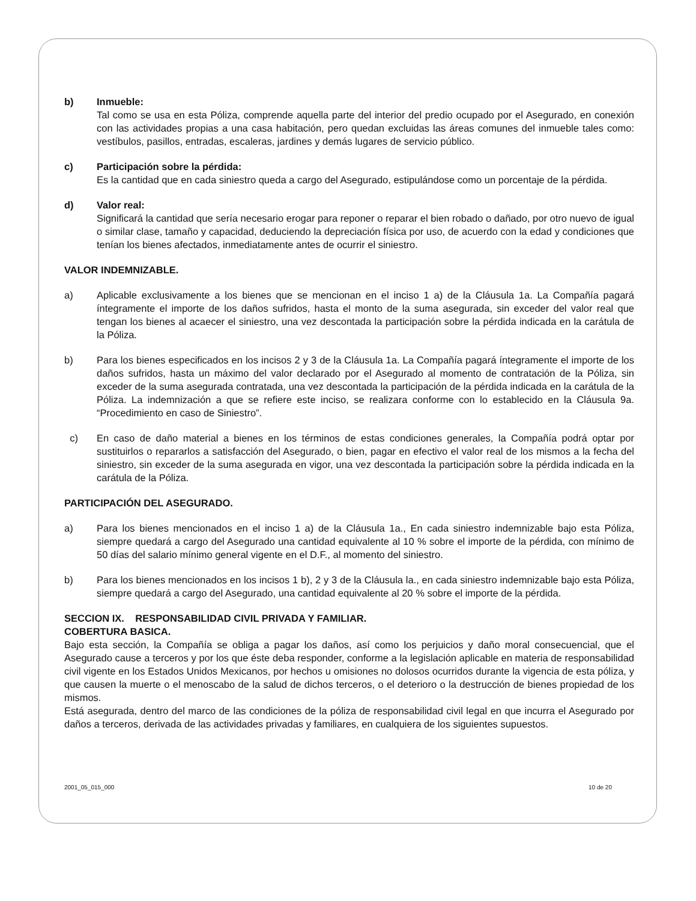b) Inmueble:
Tal como se usa en esta Póliza, comprende aquella parte del interior del predio ocupado por el Asegurado, en conexión con las actividades propias a una casa habitación, pero quedan excluidas las áreas comunes del inmueble tales como: vestíbulos, pasillos, entradas, escaleras, jardines y demás lugares de servicio público.
c) Participación sobre la pérdida:
Es la cantidad que en cada siniestro queda a cargo del Asegurado, estipulándose como un porcentaje de la pérdida.
d) Valor real:
Significará la cantidad que sería necesario erogar para reponer o reparar el bien robado o dañado, por otro nuevo de igual o similar clase, tamaño y capacidad, deduciendo la depreciación física por uso, de acuerdo con la edad y condiciones que tenían los bienes afectados, inmediatamente antes de ocurrir el siniestro.
VALOR INDEMNIZABLE.
a) Aplicable exclusivamente a los bienes que se mencionan en el inciso 1 a) de la Cláusula 1a. La Compañía pagará íntegramente el importe de los daños sufridos, hasta el monto de la suma asegurada, sin exceder del valor real que tengan los bienes al acaecer el siniestro, una vez descontada la participación sobre la pérdida indicada en la carátula de la Póliza.
b) Para los bienes especificados en los incisos 2 y 3 de la Cláusula 1a. La Compañía pagará íntegramente el importe de los daños sufridos, hasta un máximo del valor declarado por el Asegurado al momento de contratación de la Póliza, sin exceder de la suma asegurada contratada, una vez descontada la participación de la pérdida indicada en la carátula de la Póliza. La indemnización a que se refiere este inciso, se realizara conforme con lo establecido en la Cláusula 9a. “Procedimiento en caso de Siniestro”.
c) En caso de daño material a bienes en los términos de estas condiciones generales, la Compañía podrá optar por sustituirlos o repararlos a satisfacción del Asegurado, o bien, pagar en efectivo el valor real de los mismos a la fecha del siniestro, sin exceder de la suma asegurada en vigor, una vez descontada la participación sobre la pérdida indicada en la carátula de la Póliza.
PARTICIPACIÓN DEL ASEGURADO.
a) Para los bienes mencionados en el inciso 1 a) de la Cláusula 1a., En cada siniestro indemnizable bajo esta Póliza, siempre quedará a cargo del Asegurado una cantidad equivalente al 10 % sobre el importe de la pérdida, con mínimo de 50 días del salario mínimo general vigente en el D.F., al momento del siniestro.
b) Para los bienes mencionados en los incisos 1 b), 2 y 3 de la Cláusula la., en cada siniestro indemnizable bajo esta Póliza, siempre quedará a cargo del Asegurado, una cantidad equivalente al 20 % sobre el importe de la pérdida.
SECCION IX. RESPONSABILIDAD CIVIL PRIVADA Y FAMILIAR.
COBERTURA BASICA.
Bajo esta sección, la Compañía se obliga a pagar los daños, así como los perjuicios y daño moral consecuencial, que el Asegurado cause a terceros y por los que éste deba responder, conforme a la legislación aplicable en materia de responsabilidad civil vigente en los Estados Unidos Mexicanos, por hechos u omisiones no dolosos ocurridos durante la vigencia de esta póliza, y que causen la muerte o el menoscabo de la salud de dichos terceros, o el deterioro o la destrucción de bienes propiedad de los mismos.
Está asegurada, dentro del marco de las condiciones de la póliza de responsabilidad civil legal en que incurra el Asegurado por daños a terceros, derivada de las actividades privadas y familiares, en cualquiera de los siguientes supuestos.
2001_05_015_000 10 de 20